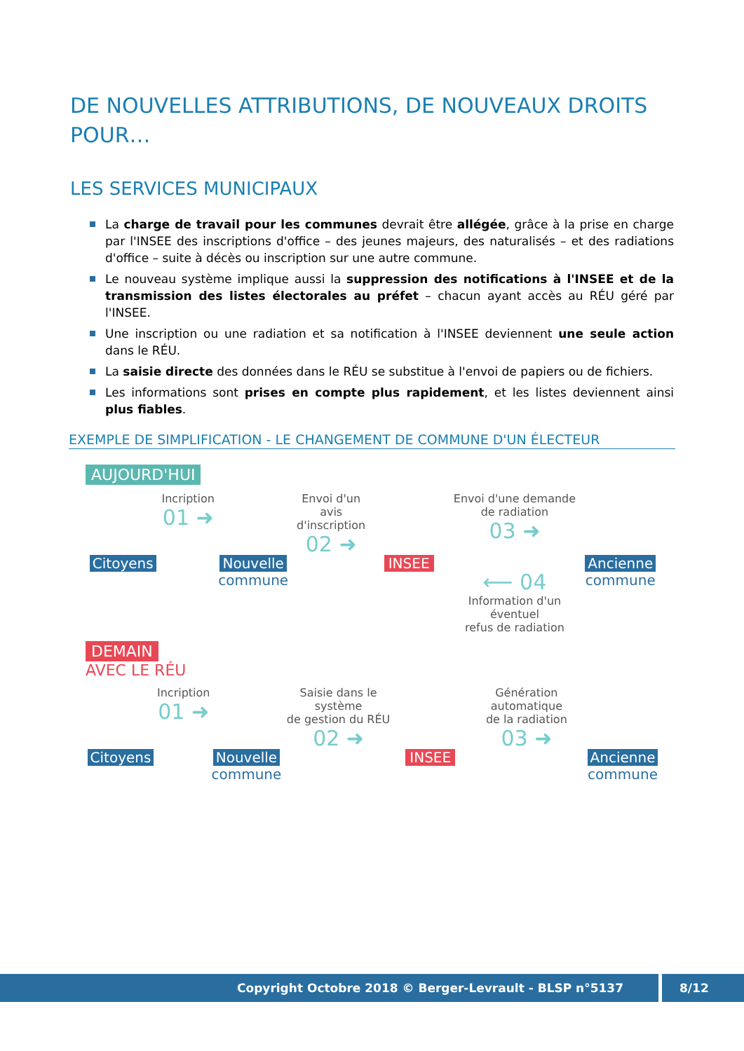DE NOUVELLES ATTRIBUTIONS, DE NOUVEAUX DROITS POUR…
LES SERVICES MUNICIPAUX
La charge de travail pour les communes devrait être allégée, grâce à la prise en charge par l'INSEE des inscriptions d'office – des jeunes majeurs, des naturalisés – et des radiations d'office – suite à décès ou inscription sur une autre commune.
Le nouveau système implique aussi la suppression des notifications à l'INSEE et de la transmission des listes électorales au préfet – chacun ayant accès au RÉU géré par l'INSEE.
Une inscription ou une radiation et sa notification à l'INSEE deviennent une seule action dans le RÉU.
La saisie directe des données dans le RÉU se substitue à l'envoi de papiers ou de fichiers.
Les informations sont prises en compte plus rapidement, et les listes deviennent ainsi plus fiables.
EXEMPLE DE SIMPLIFICATION - LE CHANGEMENT DE COMMUNE D'UN ÉLECTEUR
AUJOURD'HUI
Citoyens
Incription
01 ➜
Nouvelle
commune
Envoi d'un avis
d'inscription
02 ➜
INSEE
Envoi d'une demande
de radiation
03 ➜
⟵ 04
Information d'un éventuel
refus de radiation
Ancienne
commune
DEMAIN
AVEC LE RÉU
Citoyens
Incription
01 ➜
Nouvelle
commune
Saisie dans le système
de gestion du RÉU
02 ➜
INSEE
Génération automatique
de la radiation
03 ➜
Ancienne
commune
Copyright Octobre 2018 © Berger-Levrault - BLSP n°5137 8/12